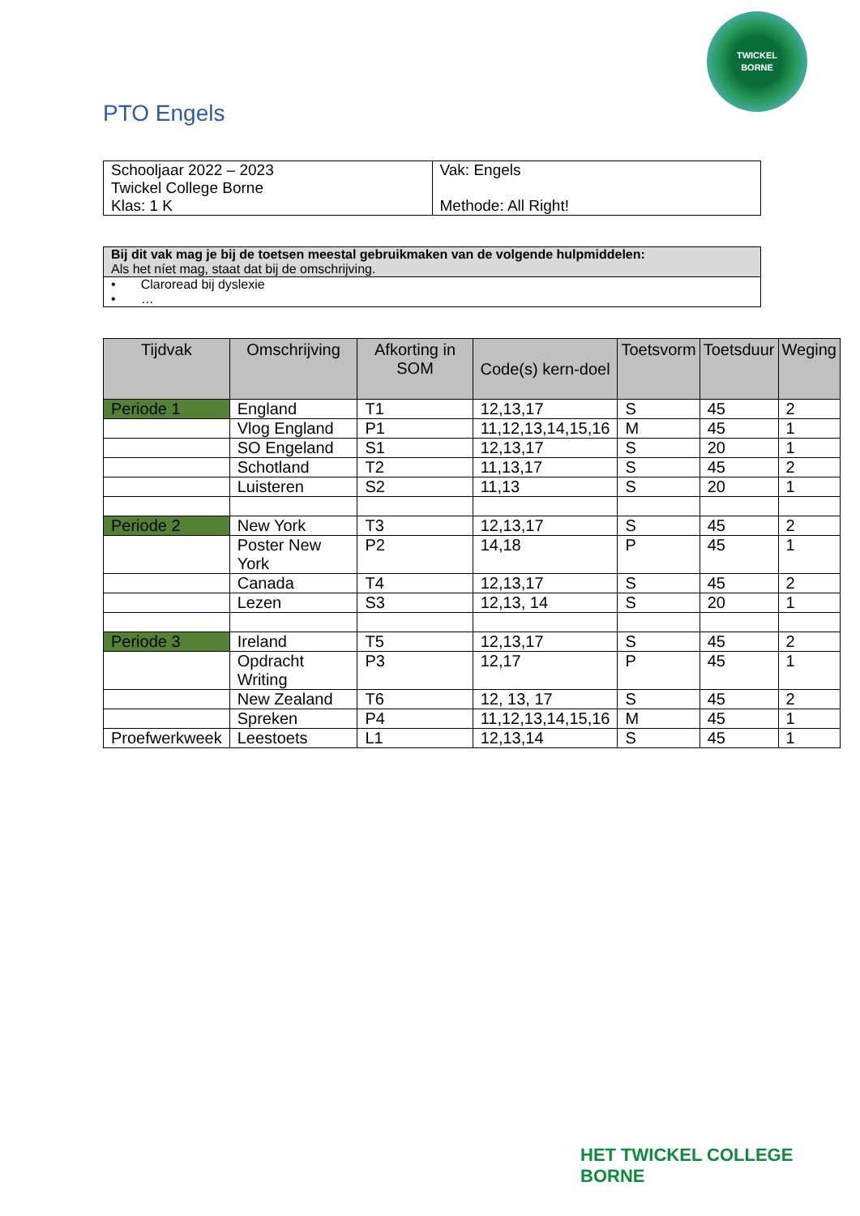TWICKEL
BORNE
PTO Engels
| Schooljaar 2022 – 2023 Twickel College Borne Klas: 1 K | Vak: Engels Methode: All Right! |
| Bij dit vak mag je bij de toetsen meestal gebruikmaken van de volgende hulpmiddelen: Als het níet mag, staat dat bij de omschrijving. |
| • Claroread bij dyslexie • … |
| Tijdvak | Omschrijving | Afkorting in SOM | Code(s) kern-doel | Toetsvorm | Toetsduur | Weging |
| --- | --- | --- | --- | --- | --- | --- |
| Periode 1 | England | T1 | 12,13,17 | S | 45 | 2 |
| | Vlog England | P1 | 11,12,13,14,15,16 | M | 45 | 1 |
| | SO Engeland | S1 | 12,13,17 | S | 20 | 1 |
| | Schotland | T2 | 11,13,17 | S | 45 | 2 |
| | Luisteren | S2 | 11,13 | S | 20 | 1 |
| Periode 2 | New York | T3 | 12,13,17 | S | 45 | 2 |
| | Poster New York | P2 | 14,18 | P | 45 | 1 |
| | Canada | T4 | 12,13,17 | S | 45 | 2 |
| | Lezen | S3 | 12,13, 14 | S | 20 | 1 |
| Periode 3 | Ireland | T5 | 12,13,17 | S | 45 | 2 |
| | Opdracht Writing | P3 | 12,17 | P | 45 | 1 |
| | New Zealand | T6 | 12, 13, 17 | S | 45 | 2 |
| | Spreken | P4 | 11,12,13,14,15,16 | M | 45 | 1 |
| Proefwerkweek | Leestoets | L1 | 12,13,14 | S | 45 | 1 |
HET TWICKEL COLLEGE
BORNE